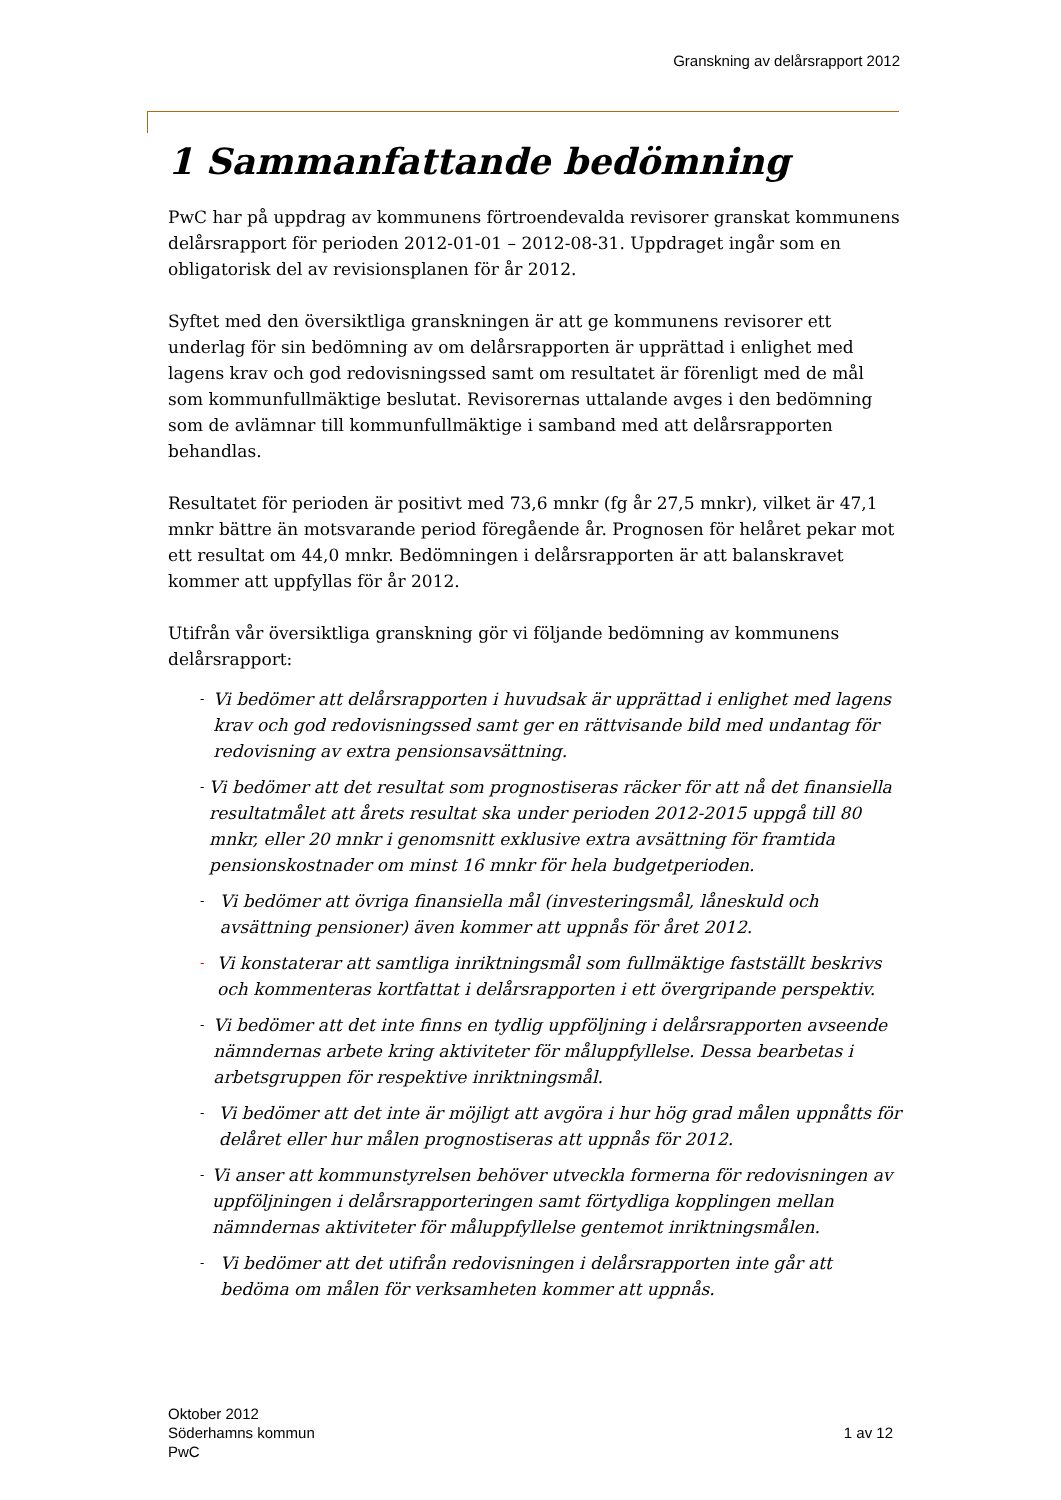Granskning av delårsrapport 2012
1 Sammanfattande bedömning
PwC har på uppdrag av kommunens förtroendevalda revisorer granskat kommunens delårsrapport för perioden 2012-01-01 – 2012-08-31. Uppdraget ingår som en obligatorisk del av revisionsplanen för år 2012.
Syftet med den översiktliga granskningen är att ge kommunens revisorer ett underlag för sin bedömning av om delårsrapporten är upprättad i enlighet med lagens krav och god redovisningssed samt om resultatet är förenligt med de mål som kommunfullmäktige beslutat. Revisorernas uttalande avges i den bedömning som de avlämnar till kommunfullmäktige i samband med att delårsrapporten behandlas.
Resultatet för perioden är positivt med 73,6 mnkr (fg år 27,5 mnkr), vilket är 47,1 mnkr bättre än motsvarande period föregående år. Prognosen för helåret pekar mot ett resultat om 44,0 mnkr. Bedömningen i delårsrapporten är att balanskravet kommer att uppfyllas för år 2012.
Utifrån vår översiktliga granskning gör vi följande bedömning av kommunens delårsrapport:
- Vi bedömer att delårsrapporten i huvudsak är upprättad i enlighet med lagens krav och god redovisningssed samt ger en rättvisande bild med undantag för redovisning av extra pensionsavsättning.
- Vi bedömer att det resultat som prognostiseras räcker för att nå det finansiella resultatmålet att årets resultat ska under perioden 2012-2015 uppgå till 80 mnkr, eller 20 mnkr i genomsnitt exklusive extra avsättning för framtida pensionskostnader om minst 16 mnkr för hela budgetperioden.
- Vi bedömer att övriga finansiella mål (investeringsmål, låneskuld och avsättning pensioner) även kommer att uppnås för året 2012.
- Vi konstaterar att samtliga inriktningsmål som fullmäktige fastställt beskrivs och kommenteras kortfattat i delårsrapporten i ett övergripande perspektiv.
- Vi bedömer att det inte finns en tydlig uppföljning i delårsrapporten avseende nämndernas arbete kring aktiviteter för måluppfyllelse. Dessa bearbetas i arbetsgruppen för respektive inriktningsmål.
- Vi bedömer att det inte är möjligt att avgöra i hur hög grad målen uppnåtts för delåret eller hur målen prognostiseras att uppnås för 2012.
- Vi anser att kommunstyrelsen behöver utveckla formerna för redovisningen av uppföljningen i delårsrapporteringen samt förtydliga kopplingen mellan nämndernas aktiviteter för måluppfyllelse gentemot inriktningsmålen.
- Vi bedömer att det utifrån redovisningen i delårsrapporten inte går att bedöma om målen för verksamheten kommer att uppnås.
Oktober 2012
Söderhamns kommun
PwC
1 av 12